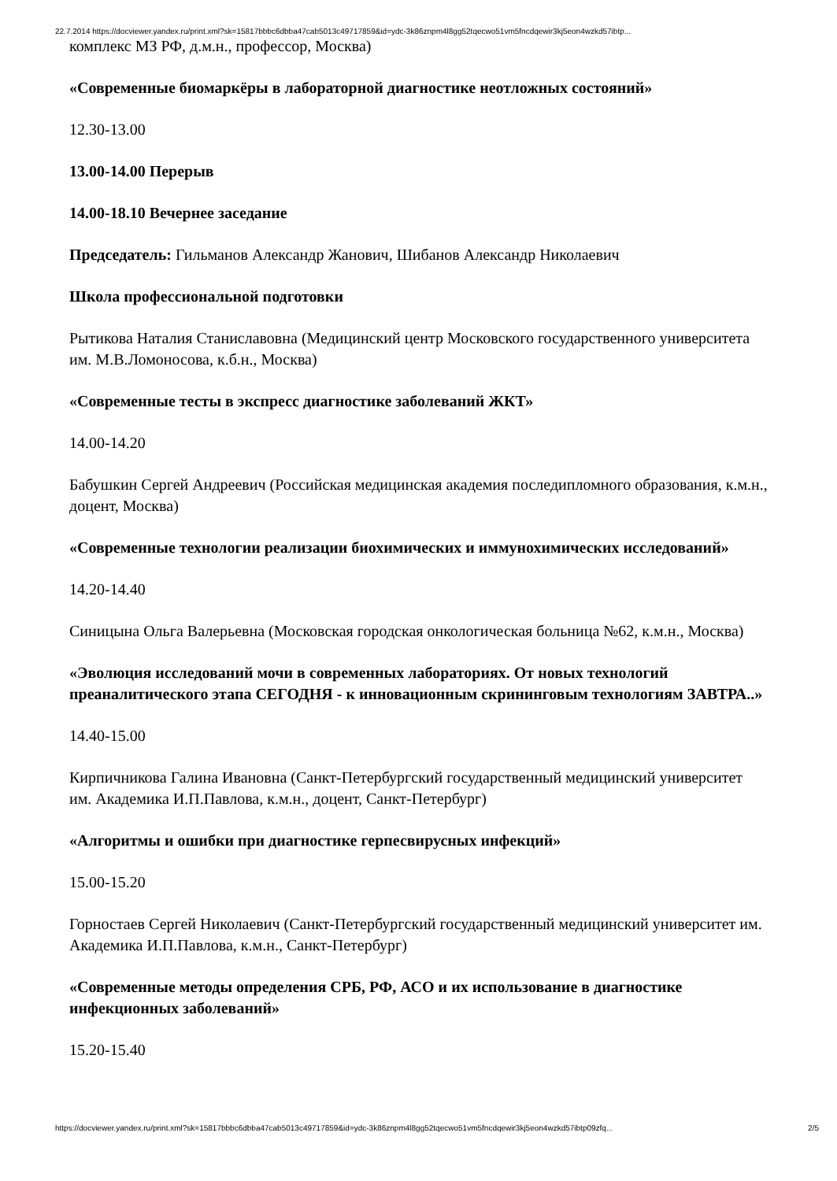22.7.2014 https://docviewer.yandex.ru/print.xml?sk=15817bbbc6dbba47cab5013c49717859&id=ydc-3k86znpm4l8gg52tqecwo51vm5fncdqewir3kj5eon4wzkd57ibtp...
комплекс МЗ РФ, д.м.н., профессор, Москва)
«Современные биомаркёры в лабораторной диагностике неотложных состояний»
12.30-13.00
13.00-14.00 Перерыв
14.00-18.10 Вечернее заседание
Председатель: Гильманов Александр Жанович, Шибанов Александр Николаевич
Школа профессиональной подготовки
Рытикова Наталия Станиславовна (Медицинский центр Московского государственного университета им. М.В.Ломоносова, к.б.н., Москва)
«Современные тесты в экспресс диагностике заболеваний ЖКТ»
14.00-14.20
Бабушкин Сергей Андреевич (Российская медицинская академия последипломного образования, к.м.н., доцент, Москва)
«Современные технологии реализации биохимических и иммунохимических исследований»
14.20-14.40
Синицына Ольга Валерьевна (Московская городская онкологическая больница №62, к.м.н., Москва)
«Эволюция исследований мочи в современных лабораториях. От новых технологий преаналитического этапа СЕГОДНЯ - к инновационным скрининговым технологиям ЗАВТРА..»
14.40-15.00
Кирпичникова Галина Ивановна (Санкт-Петербургский государственный медицинский университет им. Академика И.П.Павлова, к.м.н., доцент, Санкт-Петербург)
«Алгоритмы и ошибки при диагностике герпесвирусных инфекций»
15.00-15.20
Горностаев Сергей Николаевич (Санкт-Петербургский государственный медицинский университет им. Академика И.П.Павлова, к.м.н., Санкт-Петербург)
«Современные методы определения СРБ, РФ, АСО и их использование в диагностике инфекционных заболеваний»
15.20-15.40
https://docviewer.yandex.ru/print.xml?sk=15817bbbc6dbba47cab5013c49717859&id=ydc-3k86znpm4l8gg52tqecwo51vm5fncdqewir3kj5eon4wzkd57ibtp09zfq... 2/5